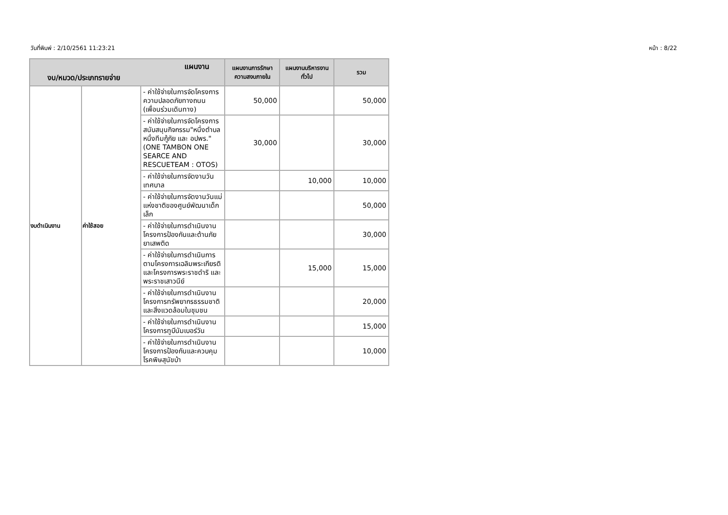วันที่พิมพ์ : 2/10/2561 11:23:21 หน้า : 8/22
| แผนงาน งบ/หมวด/ประเภทรายจ่าย | | | แผนงานการรักษาความสงบภายใน | แผนงานบริหารงานทั่วไป | รวม |
| --- | --- | --- | --- | --- | --- |
| งบดำเนินงาน | ค่าใช้สอย | - ค่าใช้จ่ายในการจัดโครงการความปลอดภัยทางถนน (เพื่อนร่วมเดินทาง) | 50,000 | | 50,000 |
| | | - ค่าใช้จ่ายในการจัดโครงการสนับสนุนกิจกรรม"หนึ่งตำบลหนึ่งทีมกู้ภัย และ อปพร." (ONE TAMBON ONE SEARCE AND RESCUETEAM : OTOS) | 30,000 | | 30,000 |
| | | - ค่าใช้จ่ายในการจัดงานวันเทศบาล | | 10,000 | 10,000 |
| | | - ค่าใช้จ่ายในการจัดงานวันแม่แห่งชาติของศูนย์พัฒนาเด็กเล็ก | | | 50,000 |
| | | - ค่าใช้จ่ายในการดำเนินงานโครงการป้องกันและต้านภัยยาเสพติด | | | 30,000 |
| | | - ค่าใช้จ่ายในการดำเนินการตามโครงการเฉลิมพระเกียรติ และโครงการพระราชดำริ และพระราชเสาวนีย์ | | 15,000 | 15,000 |
| | | - ค่าใช้จ่ายในการดำเนินงานโครงการทรัพยากรธรรมชาติและสิ่งแวดล้อมในชุมชน | | | 20,000 |
| | | - ค่าใช้จ่ายในการดำเนินงานโครงการทูบีนัมเบอร์วัน | | | 15,000 |
| | | - ค่าใช้จ่ายในการดำเนินงานโครงการป้องกันและควบคุมโรคพิษสุนัขบ้า | | | 10,000 |